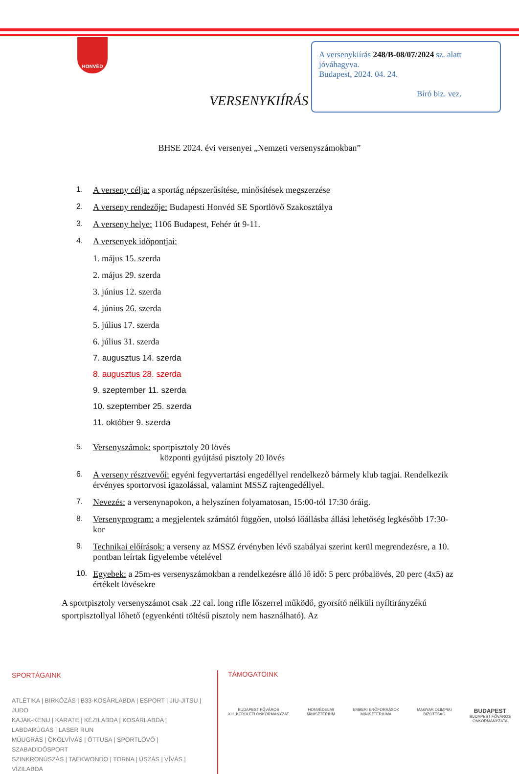HONVÉD
A versenykiírás 248/B-08/07/2024 sz. alatt
jóváhagyva.
Budapest, 2024. 04. 24.
Bíró biz. vez.
VERSENYKIÍRÁS
BHSE 2024. évi versenyei „Nemzeti versenyszámokban”
1. A verseny célja: a sportág népszerűsítése, minősítések megszerzése
2. A verseny rendezője: Budapesti Honvéd SE Sportlövő Szakosztálya
3. A verseny helye: 1106 Budapest, Fehér út 9-11.
4. A versenyek időpontjai:
1. május 15. szerda
2. május 29. szerda
3. június 12. szerda
4. június 26. szerda
5. július 17. szerda
6. július 31. szerda
7. augusztus 14. szerda
8. augusztus 28. szerda
9. szeptember 11. szerda
10. szeptember 25. szerda
11. október 9. szerda
5. Versenyszámok: sportpisztoly 20 lövés
központi gyújtású pisztoly 20 lövés
6. A verseny résztvevői: egyéni fegyvertartási engedéllyel rendelkező bármely klub tagjai. Rendelkezik érvényes sportorvosi igazolással, valamint MSSZ rajtengedéllyel.
7. Nevezés: a versenynapokon, a helyszínen folyamatosan, 15:00-tól 17:30 óráig.
8. Versenyprogram: a megjelentek számától függően, utolsó lőállásba állási lehetőség legkésőbb 17:30-kor
9. Technikai előírások: a verseny az MSSZ érvényben lévő szabályai szerint kerül megrendezésre, a 10. pontban leírtak figyelembe vételével
10. Egyebek: a 25m-es versenyszámokban a rendelkezésre álló lő idő: 5 perc próbalövés, 20 perc (4x5) az értékelt lövésekre
A sportpisztoly versenyszámot csak .22 cal. long rifle lőszerrel működő, gyorsító nélküli nyíltirányzékú sportpisztollyal lőhető (egyenkénti töltésű pisztoly nem használható). Az
SPORTÁGAINK
ATLÉTIKA | BIRKÓZÁS | B33-KOSÁRLABDA | ESPORT | JIU-JITSU | JUDO
KAJAK-KENU | KARATE | KÉZILABDA | KOSÁRLABDA | LABDARÚGÁS | LASER RUN
MŰUGRÁS | ÖKÖLVÍVÁS | ÖTTUSA | SPORTLÖVŐ | SZABADIDŐSPORT
SZINKRONÚSZÁS | TAEKWONDO | TORNA | ÚSZÁS | VÍVÁS | VÍZILABDA
TÁMOGATÓINK
BUDAPEST FŐVÁROS
XIII. KERÜLETI ÖNKORMÁNYZAT HONVÉDELMI
MINISZTÉRIUM EMBERI ERŐFORRÁSOK
MINISZTÉRIUMA MAGYAR OLIMPIAI
BIZOTTSÁG BUDAPEST
BUDAPEST FŐVÁROS
ÖNKORMÁNYZATA